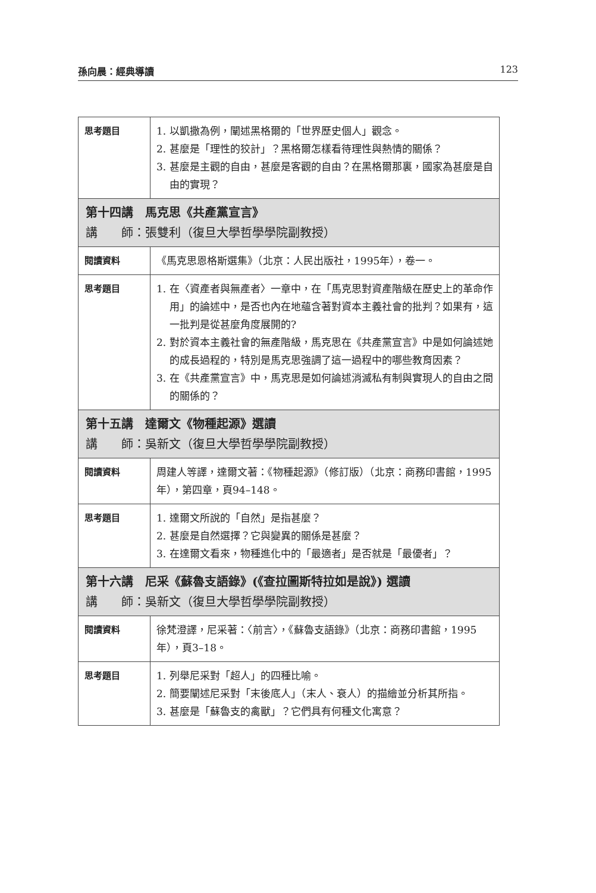孫向晨：經典導讀 123
| 思考題目 | 1. 以凱撒為例，闡述黑格爾的「世界歷史個人」觀念。 2. 甚麼是「理性的狡計」？黑格爾怎樣看待理性與熱情的關係？ 3. 甚麼是主觀的自由，甚麼是客觀的自由？在黑格爾那裏，國家為甚麼是自由的實現？ |
| 第十四講 馬克思《共產黨宣言》 講 師：張雙利（復旦大學哲學學院副教授） | |
| 閱讀資料 | 《馬克思恩格斯選集》（北京：人民出版社，1995年），卷一。 |
| 思考題目 | 1. 在〈資產者與無產者〉一章中，在「馬克思對資產階級在歷史上的革命作用」的論述中，是否也內在地蘊含著對資本主義社會的批判？如果有，這一批判是從甚麼角度展開的? 2. 對於資本主義社會的無產階級，馬克思在《共產黨宣言》中是如何論述她的成長過程的，特別是馬克思強調了這一過程中的哪些教育因素？ 3. 在《共產黨宣言》中，馬克思是如何論述消滅私有制與實現人的自由之間的關係的？ |
| 第十五講 達爾文《物種起源》選讀 講 師：吳新文（復旦大學哲學學院副教授） | |
| 閱讀資料 | 周建人等譯，達爾文著：《物種起源》（修訂版）（北京：商務印書館，1995年），第四章，頁94–148。 |
| 思考題目 | 1. 達爾文所說的「自然」是指甚麼？ 2. 甚麼是自然選擇？它與變異的關係是甚麼？ 3. 在達爾文看來，物種進化中的「最適者」是否就是「最優者」？ |
| 第十六講 尼采《蘇魯支語錄》(《查拉圖斯特拉如是說》) 選讀 講 師：吳新文（復旦大學哲學學院副教授） | |
| 閱讀資料 | 徐梵澄譯，尼采著：〈前言〉，《蘇魯支語錄》（北京：商務印書館，1995年），頁3–18。 |
| 思考題目 | 1. 列舉尼采對「超人」的四種比喻。 2. 簡要闡述尼采對「末後底人」（末人、衰人）的描繪並分析其所指。 3. 甚麼是「蘇魯支的禽獸」？它們具有何種文化寓意？ |